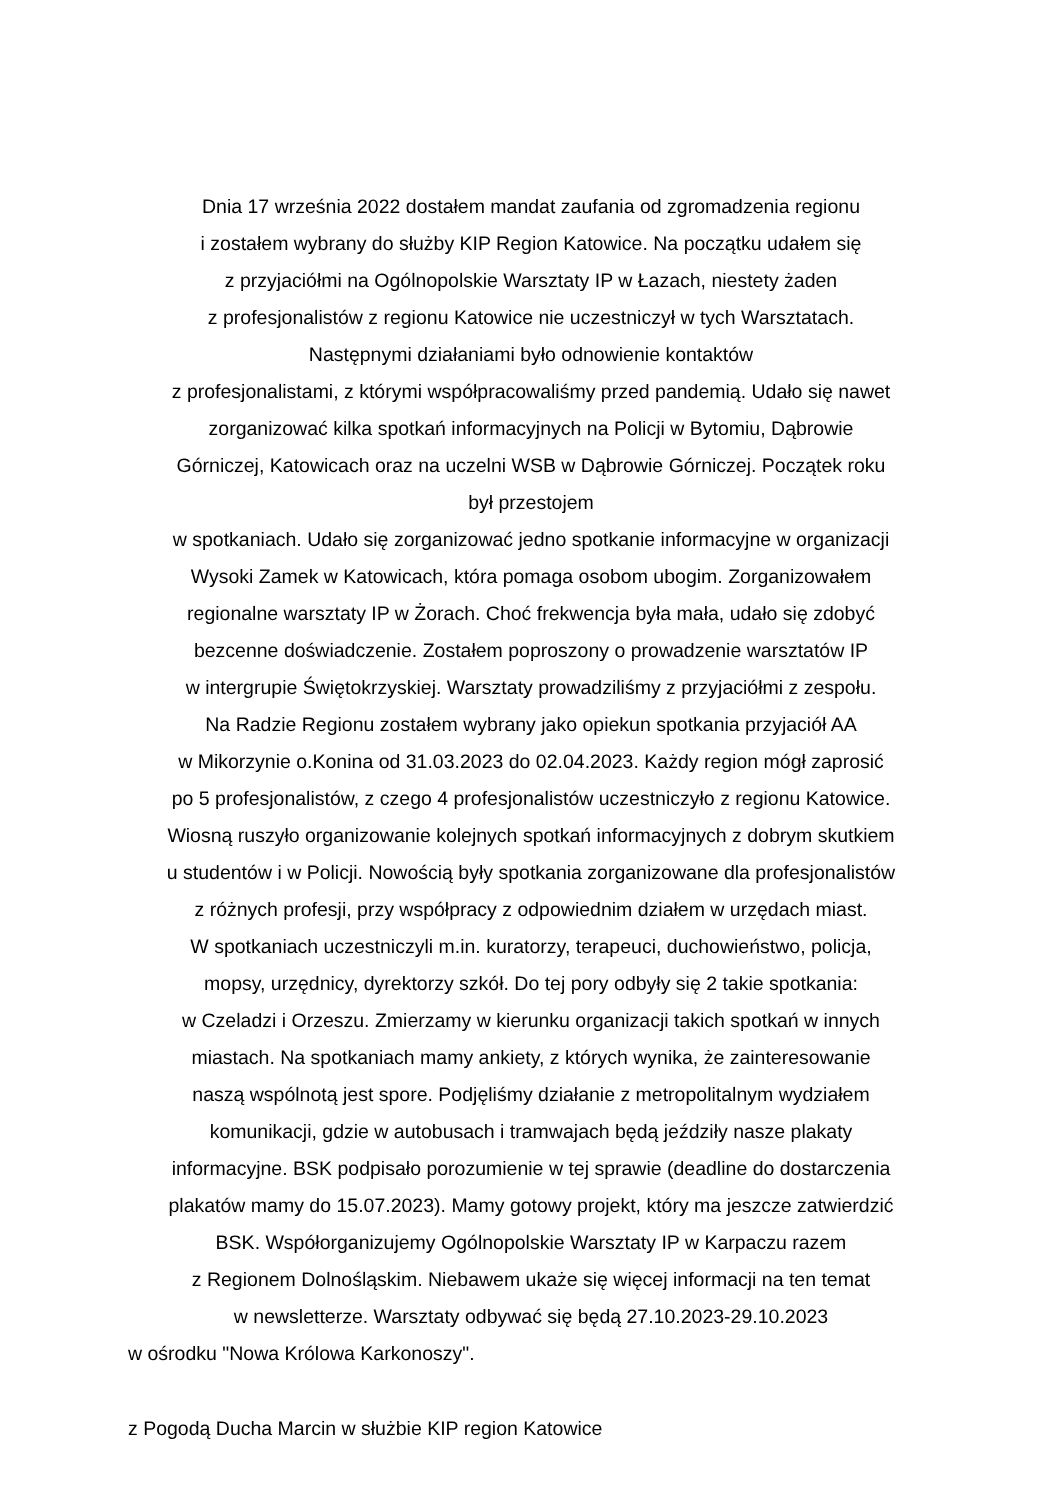Dnia 17 września 2022 dostałem mandat zaufania od zgromadzenia regionu
i zostałem wybrany do służby KIP Region Katowice. Na początku udałem się
z przyjaciółmi na Ogólnopolskie Warsztaty IP w Łazach, niestety żaden
z profesjonalistów z regionu Katowice nie uczestniczył w tych Warsztatach.
Następnymi działaniami było odnowienie kontaktów
z profesjonalistami, z którymi współpracowaliśmy przed pandemią. Udało się nawet
zorganizować kilka spotkań informacyjnych na Policji w Bytomiu, Dąbrowie
Górniczej, Katowicach oraz na uczelni WSB w Dąbrowie Górniczej. Początek roku
był przestojem
w spotkaniach. Udało się zorganizować jedno spotkanie informacyjne w organizacji
Wysoki Zamek w Katowicach, która pomaga osobom ubogim. Zorganizowałem
regionalne warsztaty IP w Żorach. Choć frekwencja była mała, udało się zdobyć
bezcenne doświadczenie. Zostałem poproszony o prowadzenie warsztatów IP
w intergrupie Świętokrzyskiej. Warsztaty prowadziliśmy z przyjaciółmi z zespołu.
Na Radzie Regionu zostałem wybrany jako opiekun spotkania przyjaciół AA
w Mikorzynie o.Konina od 31.03.2023 do 02.04.2023. Każdy region mógł zaprosić
po 5 profesjonalistów, z czego 4 profesjonalistów uczestniczyło z regionu Katowice.
Wiosną ruszyło organizowanie kolejnych spotkań informacyjnych z dobrym skutkiem
u studentów i w Policji. Nowością były spotkania zorganizowane dla profesjonalistów
z różnych profesji, przy współpracy z odpowiednim działem w urzędach miast.
W spotkaniach uczestniczyli m.in. kuratorzy, terapeuci, duchowieństwo, policja,
mopsy, urzędnicy, dyrektorzy szkół. Do tej pory odbyły się 2 takie spotkania:
w Czeladzi i Orzeszu. Zmierzamy w kierunku organizacji takich spotkań w innych
miastach. Na spotkaniach mamy ankiety, z których wynika, że zainteresowanie
naszą wspólnotą jest spore. Podjęliśmy działanie z metropolitalnym wydziałem
komunikacji, gdzie w autobusach i tramwajach będą jeździły nasze plakaty
informacyjne. BSK podpisało porozumienie w tej sprawie (deadline do dostarczenia
plakatów mamy do 15.07.2023). Mamy gotowy projekt, który ma jeszcze zatwierdzić
BSK. Współorganizujemy Ogólnopolskie Warsztaty IP w Karpaczu razem
z Regionem Dolnośląskim. Niebawem ukaże się więcej informacji na ten temat
w newsletterze. Warsztaty odbywać się będą 27.10.2023-29.10.2023
w ośrodku "Nowa Królowa Karkonoszy".
z Pogodą Ducha Marcin w służbie KIP region Katowice